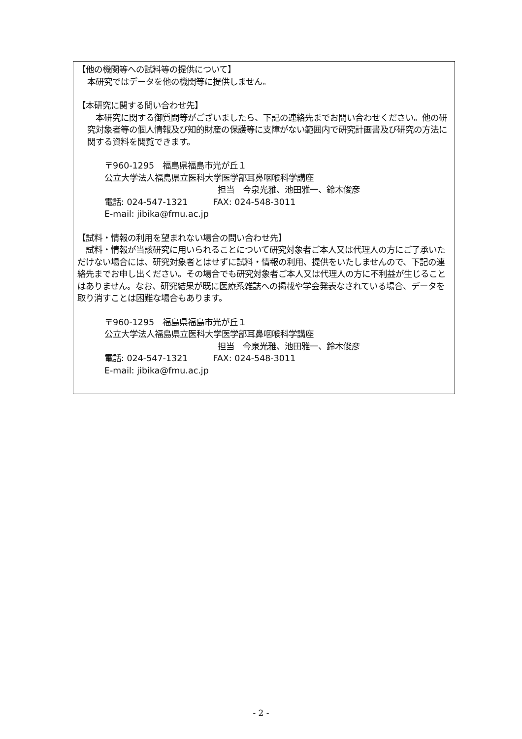【他の機関等への試料等の提供について】
本研究ではデータを他の機関等に提供しません。
【本研究に関する問い合わせ先】
　本研究に関する御質問等がございましたら、下記の連絡先までお問い合わせください。他の研究対象者等の個人情報及び知的財産の保護等に支障がない範囲内で研究計画書及び研究の方法に関する資料を閲覧できます。
〒960-1295　福島県福島市光が丘１
公立大学法人福島県立医科大学医学部耳鼻咽喉科学講座
担当　今泉光雅、池田雅一、鈴木俊彦
電話: 024-547-1321　　　FAX: 024-548-3011
E-mail: jibika@fmu.ac.jp
【試料・情報の利用を望まれない場合の問い合わせ先】
　試料・情報が当該研究に用いられることについて研究対象者ご本人又は代理人の方にご了承いただけない場合には、研究対象者とはせずに試料・情報の利用、提供をいたしませんので、下記の連絡先までお申し出ください。その場合でも研究対象者ご本人又は代理人の方に不利益が生じることはありません。なお、研究結果が既に医療系雑誌への掲載や学会発表なされている場合、データを取り消すことは困難な場合もあります。
〒960-1295　福島県福島市光が丘１
公立大学法人福島県立医科大学医学部耳鼻咽喉科学講座
担当　今泉光雅、池田雅一、鈴木俊彦
電話: 024-547-1321　　　FAX: 024-548-3011
E-mail: jibika@fmu.ac.jp
- 2 -